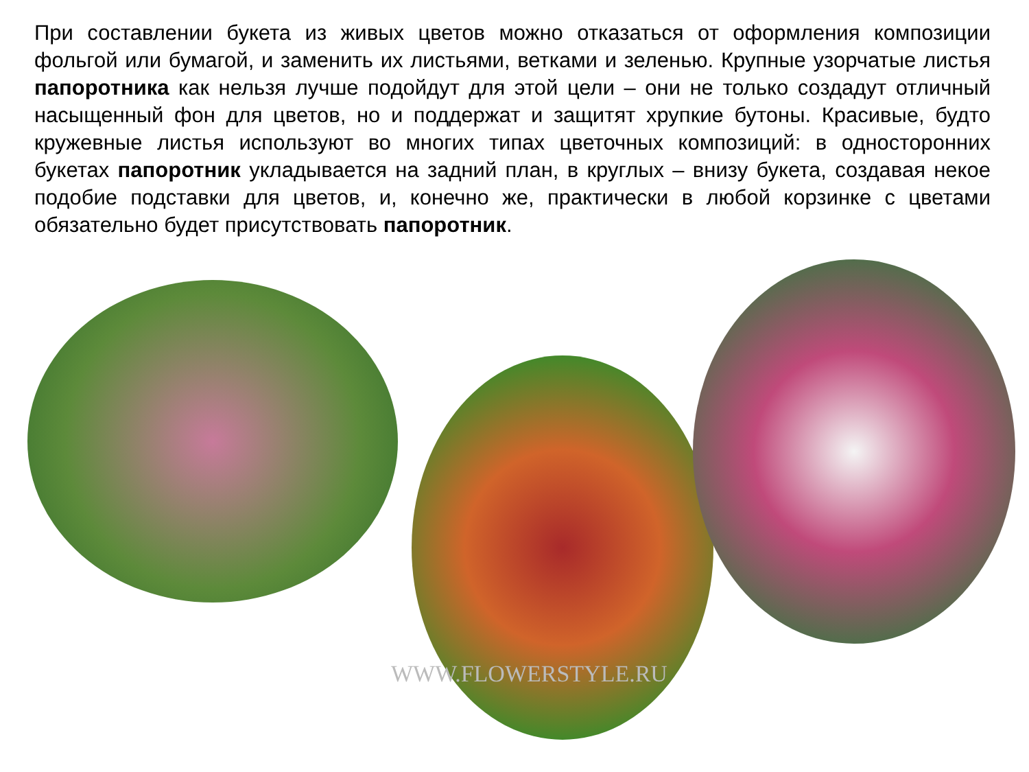При составлении букета из живых цветов можно отказаться от оформления композиции фольгой или бумагой, и заменить их листьями, ветками и зеленью. Крупные узорчатые листья папоротника как нельзя лучше подойдут для этой цели – они не только создадут отличный насыщенный фон для цветов, но и поддержат и защитят хрупкие бутоны. Красивые, будто кружевные листья используют во многих типах цветочных композиций: в односторонних букетах папоротник укладывается на задний план, в круглых – внизу букета, создавая некое подобие подставки для цветов, и, конечно же, практически в любой корзинке с цветами обязательно будет присутствовать папоротник.
WWW.FLOWERSTYLE.RU